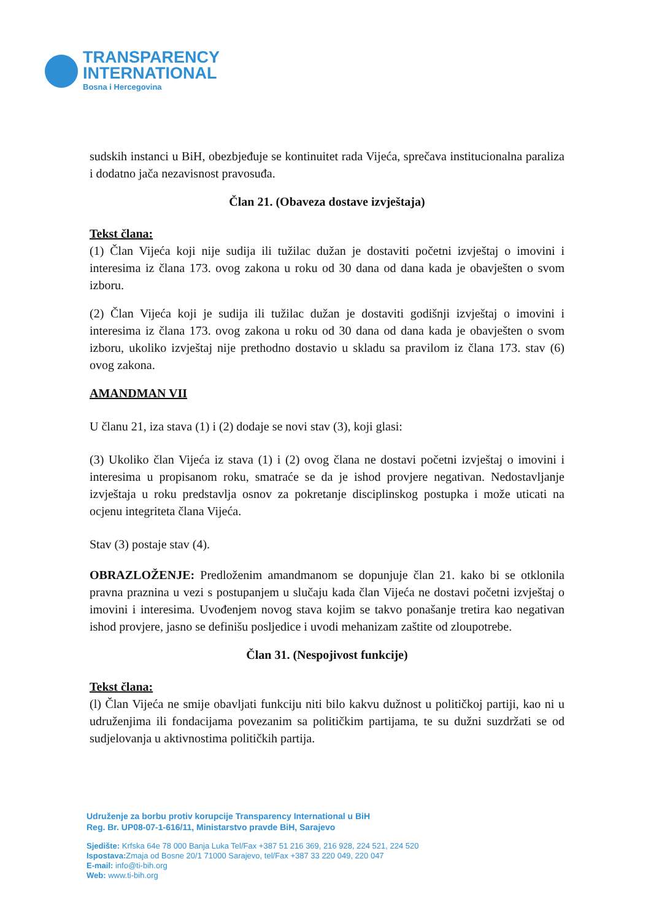TRANSPARENCY
INTERNATIONAL
Bosna i Hercegovina
sudskih instanci u BiH, obezbjeđuje se kontinuitet rada Vijeća, sprečava institucionalna paraliza i dodatno jača nezavisnost pravosuđa.
Član 21. (Obaveza dostave izvještaja)
Tekst člana:
(1) Član Vijeća koji nije sudija ili tužilac dužan je dostaviti početni izvještaj o imovini i interesima iz člana 173. ovog zakona u roku od 30 dana od dana kada je obavješten o svom izboru.
(2) Član Vijeća koji je sudija ili tužilac dužan je dostaviti godišnji izvještaj o imovini i interesima iz člana 173. ovog zakona u roku od 30 dana od dana kada je obavješten o svom izboru, ukoliko izvještaj nije prethodno dostavio u skladu sa pravilom iz člana 173. stav (6) ovog zakona.
AMANDMAN VII
U članu 21, iza stava (1) i (2) dodaje se novi stav (3), koji glasi:
(3) Ukoliko član Vijeća iz stava (1) i (2) ovog člana ne dostavi početni izvještaj o imovini i interesima u propisanom roku, smatraće se da je ishod provjere negativan. Nedostavljanje izvještaja u roku predstavlja osnov za pokretanje disciplinskog postupka i može uticati na ocjenu integriteta člana Vijeća.
Stav (3) postaje stav (4).
OBRAZLOŽENJE: Predloženim amandmanom se dopunjuje član 21. kako bi se otklonila pravna praznina u vezi s postupanjem u slučaju kada član Vijeća ne dostavi početni izvještaj o imovini i interesima. Uvođenjem novog stava kojim se takvo ponašanje tretira kao negativan ishod provjere, jasno se definišu posljedice i uvodi mehanizam zaštite od zloupotrebe.
Član 31. (Nespojivost funkcije)
Tekst člana:
(l) Član Vijeća ne smije obavljati funkciju niti bilo kakvu dužnost u političkoj partiji, kao ni u udruženjima ili fondacijama povezanim sa političkim partijama, te su dužni suzdržati se od sudjelovanja u aktivnostima političkih partija.
Udruženje za borbu protiv korupcije Transparency International u BiH
Reg. Br. UP08-07-1-616/11, Ministarstvo pravde BiH, Sarajevo
Sjedište: Krfska 64e 78 000 Banja Luka Tel/Fax +387 51 216 369, 216 928, 224 521, 224 520
Ispostava: Zmaja od Bosne 20/1 71000 Sarajevo, tel/Fax +387 33 220 049, 220 047
E-mail: info@ti-bih.org
Web: www.ti-bih.org